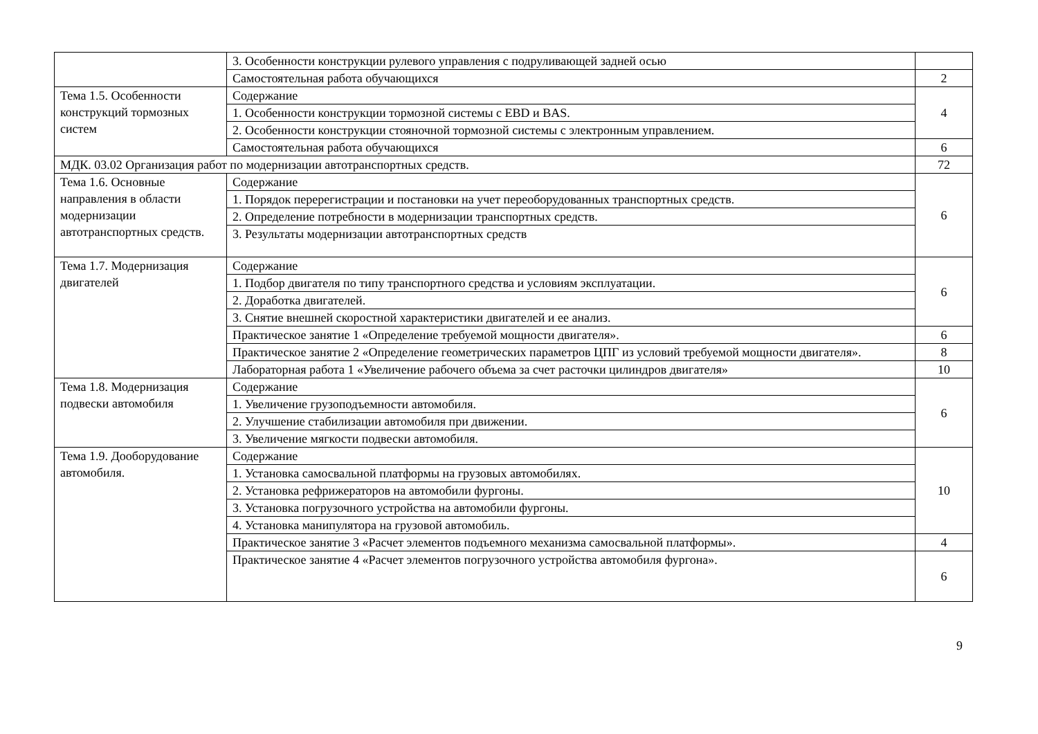| | 3. Особенности конструкции рулевого управления с подруливающей задней осью | |
| | Самостоятельная работа обучающихся | 2 |
| Тема 1.5. Особенности конструкций тормозных систем | Содержание | 4 |
| | 1. Особенности конструкции тормозной системы с EBD и BAS. | |
| | 2. Особенности конструкции стояночной тормозной системы с электронным управлением. | |
| | Самостоятельная работа обучающихся | 6 |
| МДК. 03.02 Организация работ по модернизации автотранспортных средств. | | 72 |
| Тема 1.6. Основные направления в области модернизации автотранспортных средств. | Содержание | 6 |
| | 1. Порядок перерегистрации и постановки на учет переоборудованных транспортных средств. | |
| | 2. Определение потребности в модернизации транспортных средств. | |
| | 3. Результаты модернизации автотранспортных средств | |
| Тема 1.7. Модернизация двигателей | Содержание | 6 |
| | 1. Подбор двигателя по типу транспортного средства и условиям эксплуатации. | |
| | 2. Доработка двигателей. | |
| | 3. Снятие внешней скоростной характеристики двигателей и ее анализ. | |
| | Практическое занятие 1 «Определение требуемой мощности двигателя». | 6 |
| | Практическое занятие 2 «Определение геометрических параметров ЦПГ из условий требуемой мощности двигателя». | 8 |
| | Лабораторная работа 1 «Увеличение рабочего объема за счет расточки цилиндров двигателя» | 10 |
| Тема 1.8. Модернизация подвески автомобиля | Содержание | 6 |
| | 1. Увеличение грузоподъемности автомобиля. | |
| | 2. Улучшение стабилизации автомобиля при движении. | |
| | 3. Увеличение мягкости подвески автомобиля. | |
| Тема 1.9. Дооборудование автомобиля. | Содержание | 10 |
| | 1. Установка самосвальной платформы на грузовых автомобилях. | |
| | 2. Установка рефрижераторов на автомобили фургоны. | |
| | 3. Установка погрузочного устройства на автомобили фургоны. | |
| | 4. Установка манипулятора на грузовой автомобиль. | |
| | Практическое занятие 3 «Расчет элементов подъемного механизма самосвальной платформы». | 4 |
| | Практическое занятие 4 «Расчет элементов погрузочного устройства автомобиля фургона». | 6 |
9